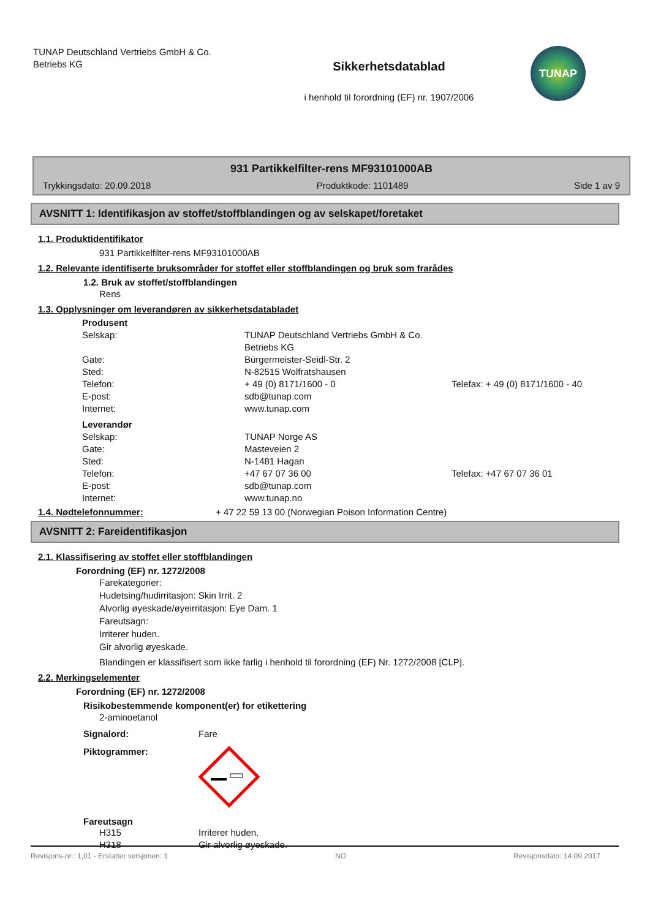TUNAP Deutschland Vertriebs GmbH & Co.
Betriebs KG
Sikkerhetsdatablad
i henhold til forordning (EF) nr. 1907/2006
TUNAP
931 Partikkelfilter-rens MF93101000AB
Trykkingsdato: 20.09.2018 Produktkode: 1101489 Side 1 av 9
AVSNITT 1: Identifikasjon av stoffet/stoffblandingen og av selskapet/foretaket
1.1. Produktidentifikator
931 Partikkelfilter-rens MF93101000AB
1.2. Relevante identifiserte bruksområder for stoffet eller stoffblandingen og bruk som frarådes
1.2. Bruk av stoffet/stoffblandingen
Rens
1.3. Opplysninger om leverandøren av sikkerhetsdatabladet
| Produsent | | |
| Selskap: | TUNAP Deutschland Vertriebs GmbH & Co. Betriebs KG | |
| Gate: | Bürgermeister-Seidl-Str. 2 | |
| Sted: | N-82515 Wolfratshausen | |
| Telefon: | + 49 (0) 8171/1600 - 0 | Telefax: + 49 (0) 8171/1600 - 40 |
| E-post: | sdb@tunap.com | |
| Internet: | www.tunap.com | |
| Leverandør | | |
| Selskap: | TUNAP Norge AS | |
| Gate: | Masteveien 2 | |
| Sted: | N-1481 Hagan | |
| Telefon: | +47 67 07 36 00 | Telefax: +47 67 07 36 01 |
| E-post: | sdb@tunap.com | |
| Internet: | www.tunap.no | |
1.4. Nødtelefonnummer: + 47 22 59 13 00 (Norwegian Poison Information Centre)
AVSNITT 2: Fareidentifikasjon
2.1. Klassifisering av stoffet eller stoffblandingen
Forordning (EF) nr. 1272/2008
Farekategorier:
Hudetsing/hudirritasjon: Skin Irrit. 2
Alvorlig øyeskade/øyeirritasjon: Eye Dam. 1
Fareutsagn:
Irriterer huden.
Gir alvorlig øyeskade.
Blandingen er klassifisert som ikke farlig i henhold til forordning (EF) Nr. 1272/2008 [CLP].
2.2. Merkingselementer
Forordning (EF) nr. 1272/2008
Risikobestemmende komponent(er) for etikettering
2-aminoetanol
Signalord: Fare
Piktogrammer:
Fareutsagn
| H315 | Irriterer huden. |
| H318 | Gir alvorlig øyeskade. |
Revisjons-nr.: 1,01 - Erstatter versjonen: 1 NO Revisjonsdato: 14.09.2017